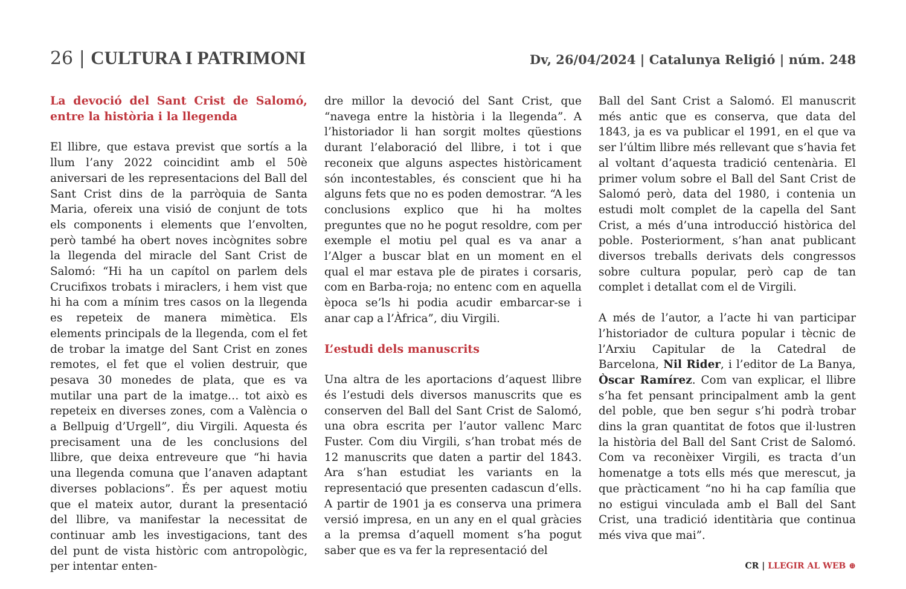26 | CULTURA I PATRIMONI
Dv, 26/04/2024 | Catalunya Religió | núm. 248
La devoció del Sant Crist de Salomó, entre la història i la llegenda
El llibre, que estava previst que sortís a la llum l’any 2022 coincidint amb el 50è aniversari de les representacions del Ball del Sant Crist dins de la parròquia de Santa Maria, ofereix una visió de conjunt de tots els components i elements que l’envolten, però també ha obert noves incògnites sobre la llegenda del miracle del Sant Crist de Salomó: “Hi ha un capítol on parlem dels Crucifixos trobats i miraclers, i hem vist que hi ha com a mínim tres casos on la llegenda es repeteix de manera mimètica. Els elements principals de la llegenda, com el fet de trobar la imatge del Sant Crist en zones remotes, el fet que el volien destruir, que pesava 30 monedes de plata, que es va mutilar una part de la imatge… tot això es repeteix en diverses zones, com a València o a Bellpuig d’Urgell”, diu Virgili. Aquesta és precisament una de les conclusions del llibre, que deixa entreveure que “hi havia una llegenda comuna que l’anaven adaptant diverses poblacions”. És per aquest motiu que el mateix autor, durant la presentació del llibre, va manifestar la necessitat de continuar amb les investigacions, tant des del punt de vista històric com antropològic, per intentar enten-
dre millor la devoció del Sant Crist, que “navega entre la història i la llegenda”. A l’historiador li han sorgit moltes qüestions durant l’elaboració del llibre, i tot i que reconeix que alguns aspectes històricament són incontestables, és conscient que hi ha alguns fets que no es poden demostrar. “A les conclusions explico que hi ha moltes preguntes que no he pogut resoldre, com per exemple el motiu pel qual es va anar a l’Alger a buscar blat en un moment en el qual el mar estava ple de pirates i corsaris, com en Barba-roja; no entenc com en aquella època se’ls hi podia acudir embarcar-se i anar cap a l’Àfrica”, diu Virgili.
L’estudi dels manuscrits
Una altra de les aportacions d’aquest llibre és l’estudi dels diversos manuscrits que es conserven del Ball del Sant Crist de Salomó, una obra escrita per l’autor vallenc Marc Fuster. Com diu Virgili, s’han trobat més de 12 manuscrits que daten a partir del 1843. Ara s’han estudiat les variants en la representació que presenten cadascun d’ells. A partir de 1901 ja es conserva una primera versió impresa, en un any en el qual gràcies a la premsa d’aquell moment s’ha pogut saber que es va fer la representació del
Ball del Sant Crist a Salomó. El manuscrit més antic que es conserva, que data del 1843, ja es va publicar el 1991, en el que va ser l’últim llibre més rellevant que s’havia fet al voltant d’aquesta tradició centenària. El primer volum sobre el Ball del Sant Crist de Salomó però, data del 1980, i contenia un estudi molt complet de la capella del Sant Crist, a més d’una introducció històrica del poble. Posteriorment, s’han anat publicant diversos treballs derivats dels congressos sobre cultura popular, però cap de tan complet i detallat com el de Virgili.
A més de l’autor, a l’acte hi van participar l’historiador de cultura popular i tècnic de l’Arxiu Capitular de la Catedral de Barcelona, Nil Rider, i l’editor de La Banya, Òscar Ramírez. Com van explicar, el llibre s’ha fet pensant principalment amb la gent del poble, que ben segur s’hi podrà trobar dins la gran quantitat de fotos que il·lustren la història del Ball del Sant Crist de Salomó. Com va reconèixer Virgili, es tracta d’un homenatge a tots ells més que merescut, ja que pràcticament “no hi ha cap família que no estigui vinculada amb el Ball del Sant Crist, una tradició identitària que continua més viva que mai”.
CR | LLEGIR AL WEB ⊕